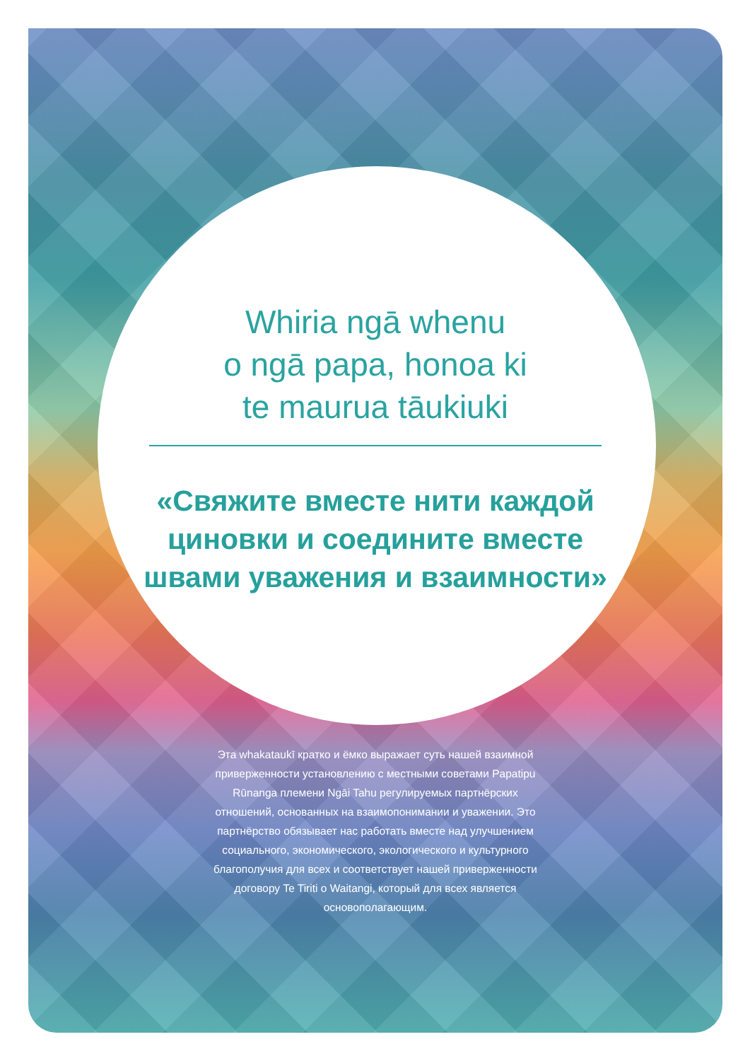Whiria ngā whenu
o ngā papa, honoa ki
te maurua tāukiuki
«Свяжите вместе нити каждой циновки и соедините вместе швами уважения и взаимности»
Эта whakataukī кратко и ёмко выражает суть нашей взаимной приверженности установлению с местными советами Papatipu Rūnanga племени Ngāi Tahu регулируемых партнёрских отношений, основанных на взаимопонимании и уважении. Это партнёрство обязывает нас работать вместе над улучшением социального, экономического, экологического и культурного благополучия для всех и соответствует нашей приверженности договору Te Tiriti o Waitangi, который для всех является основополагающим.